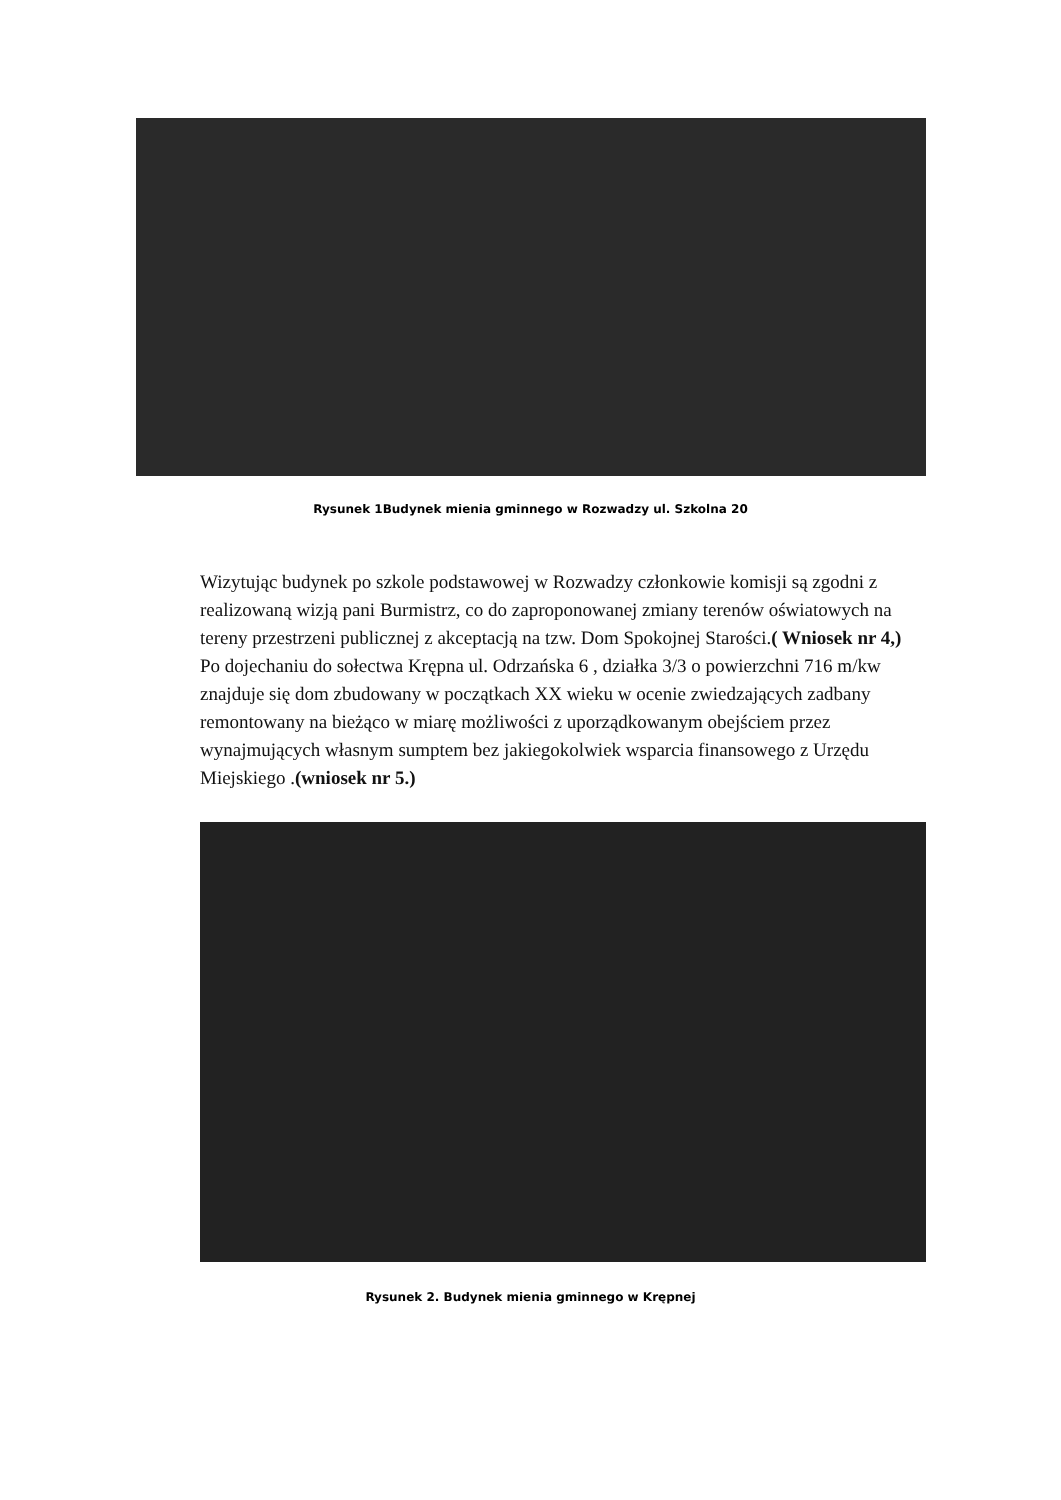Rysunek 1Budynek mienia gminnego w Rozwadzy ul. Szkolna 20
Wizytując budynek po szkole podstawowej w Rozwadzy członkowie komisji są zgodni z realizowaną wizją pani Burmistrz, co do zaproponowanej zmiany terenów oświatowych na tereny przestrzeni publicznej z akceptacją na tzw. Dom Spokojnej Starości.( Wniosek nr 4,)
Po dojechaniu do sołectwa Krępna ul. Odrzańska 6 , działka 3/3 o powierzchni 716 m/kw znajduje się dom zbudowany w początkach XX wieku w ocenie zwiedzających zadbany remontowany na bieżąco w miarę możliwości z uporządkowanym obejściem przez wynajmujących własnym sumptem bez jakiegokolwiek wsparcia finansowego z Urzędu Miejskiego .(wniosek nr 5.)
Rysunek 2. Budynek mienia gminnego w Krępnej